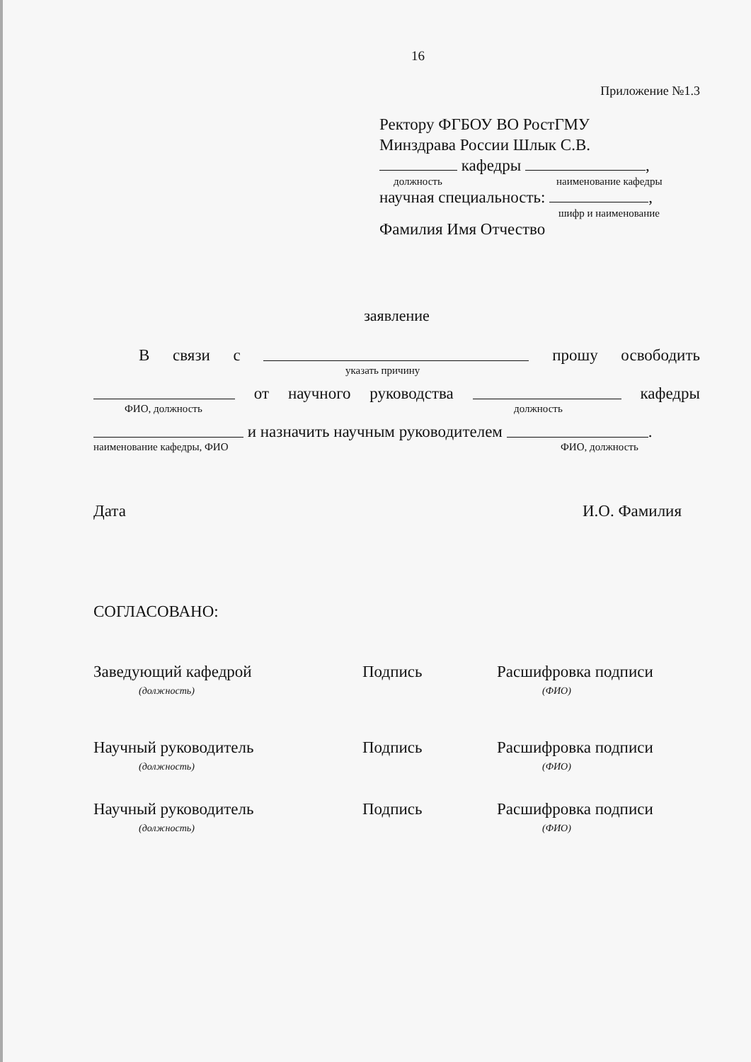16
Приложение №1.3
Ректору ФГБОУ ВО РостГМУ
Минздрава России Шлык С.В.
кафедры ,
должность наименование кафедры
научная специальность: ,
шифр и наименование
Фамилия Имя Отчество
заявление
Всвязи с прошу освободить
указать причину
от научного руководства кафедры
ФИО, должность должность
и назначить научным руководителем .
наименование кафедры, ФИО ФИО, должность
Дата И.О. Фамилия
СОГЛАСОВАНО:
Заведующий кафедрой
(должность)
Подпись Расшифровка подписи
(ФИО)
Научный руководитель
(должность)
Подпись Расшифровка подписи
(ФИО)
Научный руководитель
(должность)
Подпись Расшифровка подписи
(ФИО)